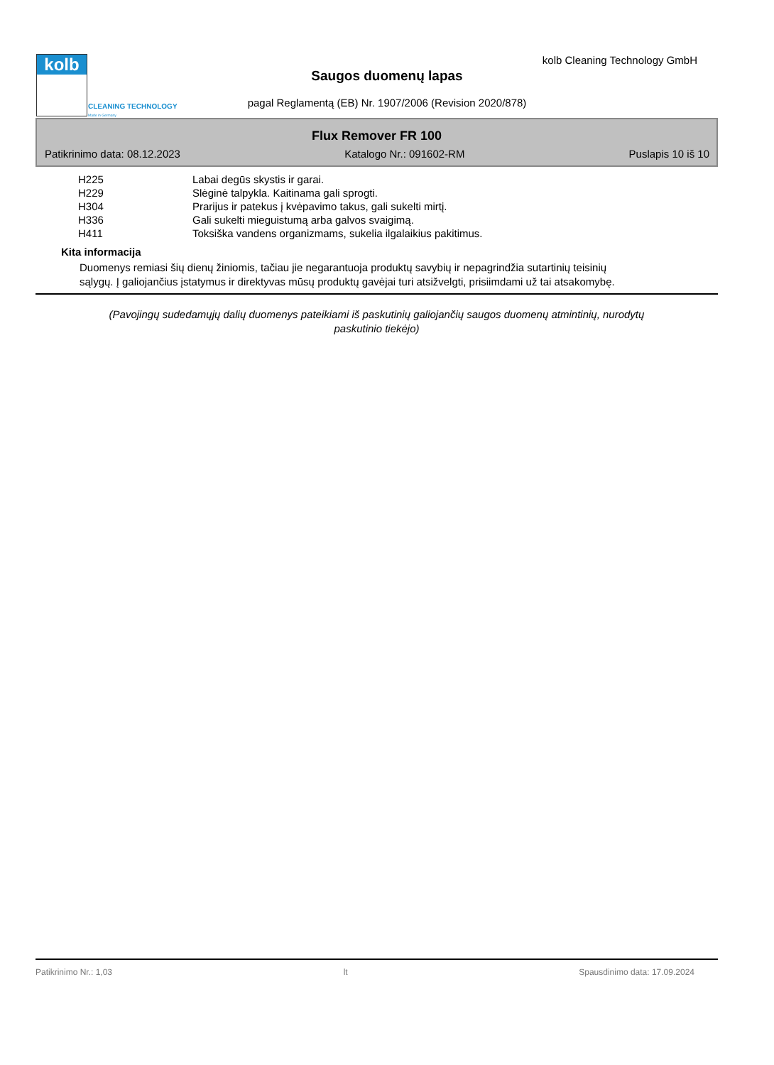kolb
CLEANING TECHNOLOGY
Made in Germany
kolb Cleaning Technology GmbH
Saugos duomenų lapas
pagal Reglamentą (EB) Nr. 1907/2006 (Revision 2020/878)
Flux Remover FR 100
Patikrinimo data: 08.12.2023 Katalogo Nr.: 091602-RM Puslapis 10 iš 10
| H225 | Labai degūs skystis ir garai. |
| H229 | Slėginė talpykla. Kaitinama gali sprogti. |
| H304 | Prarijus ir patekus į kvėpavimo takus, gali sukelti mirtį. |
| H336 | Gali sukelti mieguistumą arba galvos svaigimą. |
| H411 | Toksiška vandens organizmams, sukelia ilgalaikius pakitimus. |
Kita informacija
Duomenys remiasi šių dienų žiniomis, tačiau jie negarantuoja produktų savybių ir nepagrindžia sutartinių teisinių sąlygų. Į galiojančius įstatymus ir direktyvas mūsų produktų gavėjai turi atsižvelgti, prisiimdami už tai atsakomybę.
(Pavojingų sudedamųjų dalių duomenys pateikiami iš paskutinių galiojančių saugos duomenų atmintinių, nurodytų paskutinio tiekėjo)
Patikrinimo Nr.: 1,03 lt Spausdinimo data: 17.09.2024